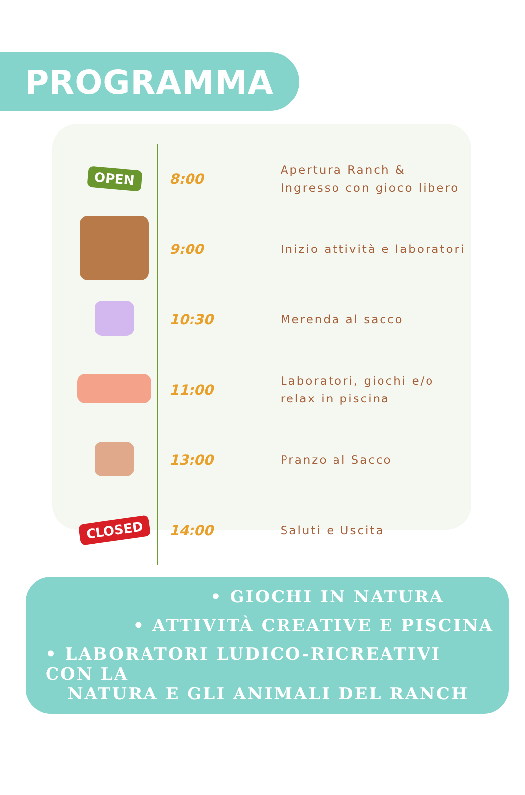PROGRAMMA
| OPEN | 8:00 | Apertura Ranch & Ingresso con gioco libero |
| | 9:00 | Inizio attività e laboratori |
| | 10:30 | Merenda al sacco |
| | 11:00 | Laboratori, giochi e/o relax in piscina |
| | 13:00 | Pranzo al Sacco |
| CLOSED | 14:00 | Saluti e Uscita |
• GIOCHI IN NATURA
• ATTIVITÀ CREATIVE E PISCINA
• LABORATORI LUDICO-RICREATIVI CON LA
NATURA E GLI ANIMALI DEL RANCH